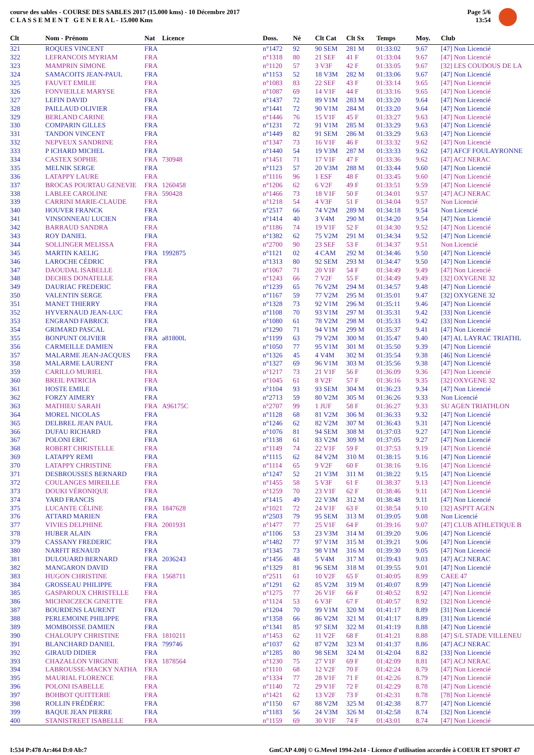course des sables - COURSE DES SABLES 2017 (15.000 kms) - 10 Décembre 2017
C L A S S E M E N T G E N E R A L - 15.000 Kms
Page 5/6
13:54
| Clt | Nom - Prénom | Nat | Licence | Doss. | Né | Clt Cat | Clt Sx | Temps | Moy. | Club |
| --- | --- | --- | --- | --- | --- | --- | --- | --- | --- | --- |
| 321 | ROQUES VINCENT | FRA | | n°1472 | 92 | 90 SEM | 281 M | 01:33:02 | 9.67 | [47] Non Licencié |
| 322 | LEFRANCOIS MYRIAM | FRA | | n°1318 | 80 | 21 SEF | 41 F | 01:33:04 | 9.67 | [47] Non Licencié |
| 323 | MAMPRIN SIMONE | FRA | | n°1120 | 57 | 3 V3F | 42 F | 01:33:05 | 9.67 | [32] LES COUDOUS DE LA |
| 324 | SAMACOITS JEAN-PAUL | FRA | | n°1153 | 52 | 18 V3M | 282 M | 01:33:06 | 9.67 | [47] Non Licencié |
| 325 | FAUVET EMILIE | FRA | | n°1083 | 83 | 22 SEF | 43 F | 01:33:14 | 9.65 | [47] Non Licencié |
| 326 | FONVIEILLE MARYSE | FRA | | n°1087 | 69 | 14 V1F | 44 F | 01:33:16 | 9.65 | [47] Non Licencié |
| 327 | LEFIN DAVID | FRA | | n°1437 | 72 | 89 V1M | 283 M | 01:33:20 | 9.64 | [47] Non Licencié |
| 328 | PAILLAUD OLIVIER | FRA | | n°1441 | 72 | 90 V1M | 284 M | 01:33:20 | 9.64 | [47] Non Licencié |
| 329 | BERLAND CARINE | FRA | | n°1446 | 76 | 15 V1F | 45 F | 01:33:27 | 9.63 | [47] Non Licencié |
| 330 | COMPARIN GILLES | FRA | | n°1231 | 72 | 91 V1M | 285 M | 01:33:29 | 9.63 | [47] Non Licencié |
| 331 | TANDON VINCENT | FRA | | n°1449 | 82 | 91 SEM | 286 M | 01:33:29 | 9.63 | [47] Non Licencié |
| 332 | NEPVEUX SANDRINE | FRA | | n°1347 | 73 | 16 V1F | 46 F | 01:33:32 | 9.62 | [47] Non Licencié |
| 333 | P ICHARD MICHEL | FRA | | n°1440 | 54 | 19 V3M | 287 M | 01:33:33 | 9.62 | [47] AFCF FOULAYRONNE |
| 334 | CASTEX SOPHIE | FRA | 730948 | n°1451 | 71 | 17 V1F | 47 F | 01:33:36 | 9.62 | [47] ACJ NERAC |
| 335 | MELNIK SERGE | FRA | | n°1123 | 57 | 20 V3M | 288 M | 01:33:44 | 9.60 | [47] Non Licencié |
| 336 | LATAPPY LAURE | FRA | | n°1116 | 96 | 1 ESF | 48 F | 01:33:45 | 9.60 | [47] Non Licencié |
| 337 | BROCAS POURTAU GENEVIE | FRA | 1260458 | n°1206 | 62 | 6 V2F | 49 F | 01:33:51 | 9.59 | [47] Non Licencié |
| 338 | LABLEE CAROLINE | FRA | 590428 | n°1466 | 73 | 18 V1F | 50 F | 01:34:01 | 9.57 | [47] ACJ NERAC |
| 339 | CARRINI MARIE-CLAUDE | FRA | | n°1218 | 54 | 4 V3F | 51 F | 01:34:04 | 9.57 | Non Licencié |
| 340 | HOUVER FRANCK | FRA | | n°2517 | 66 | 74 V2M | 289 M | 01:34:18 | 9.54 | Non Licencié |
| 341 | VINSONNEAU LUCIEN | FRA | | n°1414 | 40 | 3 V4M | 290 M | 01:34:20 | 9.54 | [47] Non Licencié |
| 342 | BARRAUD SANDRA | FRA | | n°1186 | 74 | 19 V1F | 52 F | 01:34:30 | 9.52 | [47] Non Licencié |
| 343 | ROY DANIEL | FRA | | n°1382 | 62 | 75 V2M | 291 M | 01:34:34 | 9.52 | [47] Non Licencié |
| 344 | SOLLINGER MELISSA | FRA | | n°2700 | 90 | 23 SEF | 53 F | 01:34:37 | 9.51 | Non Licencié |
| 345 | MARTIN KAELIG | FRA | 1992875 | n°1121 | 02 | 4 CAM | 292 M | 01:34:46 | 9.50 | [47] Non Licencié |
| 346 | LAROCHE CÉDRIC | FRA | | n°1313 | 80 | 92 SEM | 293 M | 01:34:47 | 9.50 | [47] Non Licencié |
| 347 | DAOUDAL ISABELLE | FRA | | n°1067 | 71 | 20 V1F | 54 F | 01:34:49 | 9.49 | [47] Non Licencié |
| 348 | DECHES DONATELLE | FRA | | n°1243 | 66 | 7 V2F | 55 F | 01:34:49 | 9.49 | [32] OXYGENE 32 |
| 349 | DAURIAC FREDERIC | FRA | | n°1239 | 65 | 76 V2M | 294 M | 01:34:57 | 9.48 | [47] Non Licencié |
| 350 | VALENTIN SERGE | FRA | | n°1167 | 59 | 77 V2M | 295 M | 01:35:01 | 9.47 | [32] OXYGENE 32 |
| 351 | MANET THIERRY | FRA | | n°1328 | 73 | 92 V1M | 296 M | 01:35:11 | 9.46 | [47] Non Licencié |
| 352 | HYVERNAUD JEAN-LUC | FRA | | n°1108 | 70 | 93 V1M | 297 M | 01:35:31 | 9.42 | [33] Non Licencié |
| 353 | ENGRAND FABRICE | FRA | | n°1080 | 61 | 78 V2M | 298 M | 01:35:33 | 9.42 | [33] Non Licencié |
| 354 | GRIMARD PASCAL | FRA | | n°1290 | 71 | 94 V1M | 299 M | 01:35:37 | 9.41 | [47] Non Licencié |
| 355 | BONPUNT OLIVIER | FRA | a81800L | n°1199 | 63 | 79 V2M | 300 M | 01:35:47 | 9.40 | [47] AL LAYRAC TRIATHL |
| 356 | CARMEILLE DAMIEN | FRA | | n°1050 | 77 | 95 V1M | 301 M | 01:35:50 | 9.39 | [47] Non Licencié |
| 357 | MALARME JEAN-JACQUES | FRA | | n°1326 | 45 | 4 V4M | 302 M | 01:35:54 | 9.38 | [46] Non Licencié |
| 358 | MALARME LAURENT | FRA | | n°1327 | 69 | 96 V1M | 303 M | 01:35:56 | 9.38 | [47] Non Licencié |
| 359 | CARILLO MURIEL | FRA | | n°1217 | 73 | 21 V1F | 56 F | 01:36:09 | 9.36 | [47] Non Licencié |
| 360 | BREIL PATRICIA | FRA | | n°1045 | 61 | 8 V2F | 57 F | 01:36:16 | 9.35 | [32] OXYGENE 32 |
| 361 | HOSTE EMILE | FRA | | n°1104 | 93 | 93 SEM | 304 M | 01:36:23 | 9.34 | [47] Non Licencié |
| 362 | FORZY AIMERY | FRA | | n°2713 | 59 | 80 V2M | 305 M | 01:36:26 | 9.33 | Non Licencié |
| 363 | MATHIEU SARAH | FRA | A96175C | n°2707 | 99 | 1 JUF | 58 F | 01:36:27 | 9.33 | SU AGEN TRIATHLON |
| 364 | MOREL NICOLAS | FRA | | n°1128 | 68 | 81 V2M | 306 M | 01:36:33 | 9.32 | [47] Non Licencié |
| 365 | DELBREL JEAN PAUL | FRA | | n°1246 | 62 | 82 V2M | 307 M | 01:36:43 | 9.31 | [47] Non Licencié |
| 366 | DUFAU RICHARD | FRA | | n°1076 | 81 | 94 SEM | 308 M | 01:37:03 | 9.27 | [47] Non Licencié |
| 367 | POLONI ERIC | FRA | | n°1138 | 61 | 83 V2M | 309 M | 01:37:05 | 9.27 | [47] Non Licencié |
| 368 | ROBERT CHRISTELLE | FRA | | n°1149 | 74 | 22 V1F | 59 F | 01:37:53 | 9.19 | [47] Non Licencié |
| 369 | LATAPPY REMI | FRA | | n°1115 | 62 | 84 V2M | 310 M | 01:38:15 | 9.16 | [47] Non Licencié |
| 370 | LATAPPY CHRISTINE | FRA | | n°1114 | 65 | 9 V2F | 60 F | 01:38:16 | 9.16 | [47] Non Licencié |
| 371 | DESBROUSSES BERNARD | FRA | | n°1247 | 52 | 21 V3M | 311 M | 01:38:22 | 9.15 | [47] Non Licencié |
| 372 | COULANGES MIREILLE | FRA | | n°1455 | 58 | 5 V3F | 61 F | 01:38:37 | 9.13 | [47] Non Licencié |
| 373 | DOUKI VÉRONIQUE | FRA | | n°1259 | 70 | 23 V1F | 62 F | 01:38:46 | 9.11 | [47] Non Licencié |
| 374 | YARD FRANCIS | FRA | | n°1415 | 49 | 22 V3M | 312 M | 01:38:48 | 9.11 | [47] Non Licencié |
| 375 | LUCANTE CÉLINE | FRA | 1847628 | n°1021 | 72 | 24 V1F | 63 F | 01:38:54 | 9.10 | [32] ASPTT AGEN |
| 376 | ATTARD MARIEN | FRA | | n°2503 | 79 | 95 SEM | 313 M | 01:39:05 | 9.08 | Non Licencié |
| 377 | VIVIES DELPHINE | FRA | 2001931 | n°1477 | 77 | 25 V1F | 64 F | 01:39:16 | 9.07 | [47] CLUB ATHLETIQUE B |
| 378 | HUBER ALAIN | FRA | | n°1106 | 53 | 23 V3M | 314 M | 01:39:20 | 9.06 | [47] Non Licencié |
| 379 | CASSANY FREDERIC | FRA | | n°1482 | 77 | 97 V1M | 315 M | 01:39:21 | 9.06 | [47] Non Licencié |
| 380 | NARFIT RENAUD | FRA | | n°1345 | 73 | 98 V1M | 316 M | 01:39:30 | 9.05 | [47] Non Licencié |
| 381 | DULOUARD BERNARD | FRA | 2036243 | n°1456 | 48 | 5 V4M | 317 M | 01:39:43 | 9.03 | [47] ACJ NERAC |
| 382 | MANGARON DAVID | FRA | | n°1329 | 81 | 96 SEM | 318 M | 01:39:55 | 9.01 | [47] Non Licencié |
| 383 | HUGON CHRISTINE | FRA | 1568711 | n°2511 | 61 | 10 V2F | 65 F | 01:40:05 | 8.99 | CAEE 47 |
| 384 | GROSSEAU PHILIPPE | FRA | | n°1291 | 62 | 85 V2M | 319 M | 01:40:07 | 8.99 | [47] Non Licencié |
| 385 | GASPAROUX CHRISTELLE | FRA | | n°1275 | 77 | 26 V1F | 66 F | 01:40:52 | 8.92 | [47] Non Licencié |
| 386 | MICHNICZECK GINETTE | FRA | | n°1124 | 53 | 6 V3F | 67 F | 01:40:57 | 8.92 | [32] Non Licencié |
| 387 | BOURDENS LAURENT | FRA | | n°1204 | 70 | 99 V1M | 320 M | 01:41:17 | 8.89 | [31] Non Licencié |
| 388 | PERLEMOINE PHILIPPE | FRA | | n°1358 | 66 | 86 V2M | 321 M | 01:41:17 | 8.89 | [31] Non Licencié |
| 389 | MOMBOISSE DAMIEN | FRA | | n°1341 | 85 | 97 SEM | 322 M | 01:41:19 | 8.88 | [47] Non Licencié |
| 390 | CHALOUPY CHRISTINE | FRA | 1810211 | n°1453 | 62 | 11 V2F | 68 F | 01:41:21 | 8.88 | [47] S/L STADE VILLENEU |
| 391 | BLANCHARD DANIEL | FRA | 799746 | n°1037 | 62 | 87 V2M | 323 M | 01:41:37 | 8.86 | [47] ACJ NERAC |
| 392 | GIRAUD DIDIER | FRA | | n°1285 | 80 | 98 SEM | 324 M | 01:42:04 | 8.82 | [33] Non Licencié |
| 393 | CHAZALLON VIRGINIE | FRA | 1878564 | n°1230 | 75 | 27 V1F | 69 F | 01:42:09 | 8.81 | [47] ACJ NERAC |
| 394 | LABROUSSE-MACKY NATHA | FRA | | n°1110 | 68 | 12 V2F | 70 F | 01:42:24 | 8.79 | [47] Non Licencié |
| 395 | MAURIAL FLORENCE | FRA | | n°1334 | 77 | 28 V1F | 71 F | 01:42:26 | 8.79 | [47] Non Licencié |
| 396 | POLONI ISABELLE | FRA | | n°1140 | 72 | 29 V1F | 72 F | 01:42:29 | 8.78 | [47] Non Licencié |
| 397 | BOHBOT QUITTERIE | FRA | | n°1421 | 62 | 13 V2F | 73 F | 01:42:31 | 8.78 | [78] Non Licencié |
| 398 | ROLLIN FRÉDÉRIC | FRA | | n°1150 | 67 | 88 V2M | 325 M | 01:42:38 | 8.77 | [47] Non Licencié |
| 399 | BAQUE JEAN PIERRE | FRA | | n°1183 | 56 | 24 V3M | 326 M | 01:42:58 | 8.74 | [32] Non Licencié |
| 400 | STANISTREET ISABELLE | FRA | | n°1159 | 69 | 30 V1F | 74 F | 01:43:01 | 8.74 | [47] Non Licencié |
I:534 P:478 Ar:464 D:0 Ab:7 GmCAP 4.00j © G.Mevel 1994-2o14 - Licence d'utilisation accordée à COEUR ET SPORT 47